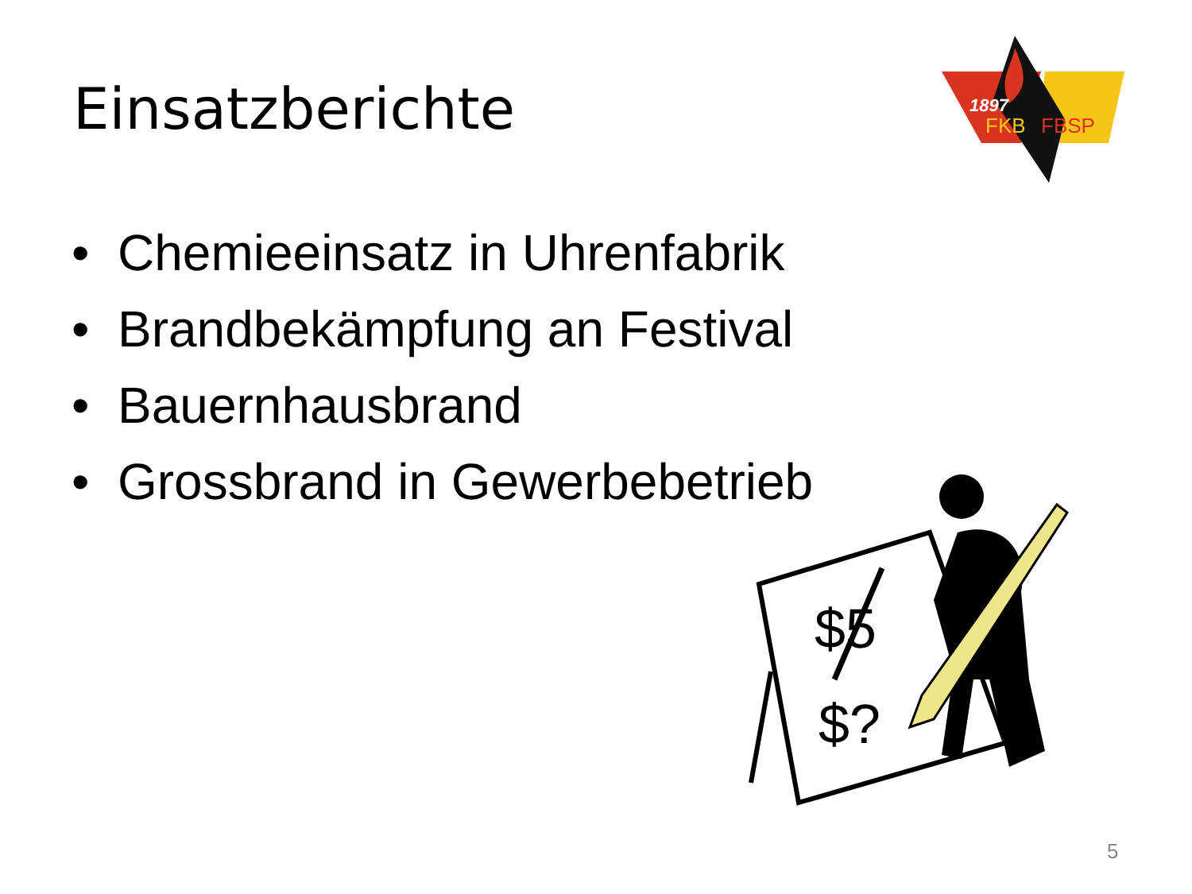Einsatzberichte
1897
FKB
FBSP
• Chemieeinsatz in Uhrenfabrik
• Brandbekämpfung an Festival
• Bauernhausbrand
• Grossbrand in Gewerbebetrieb
$5
$?
5